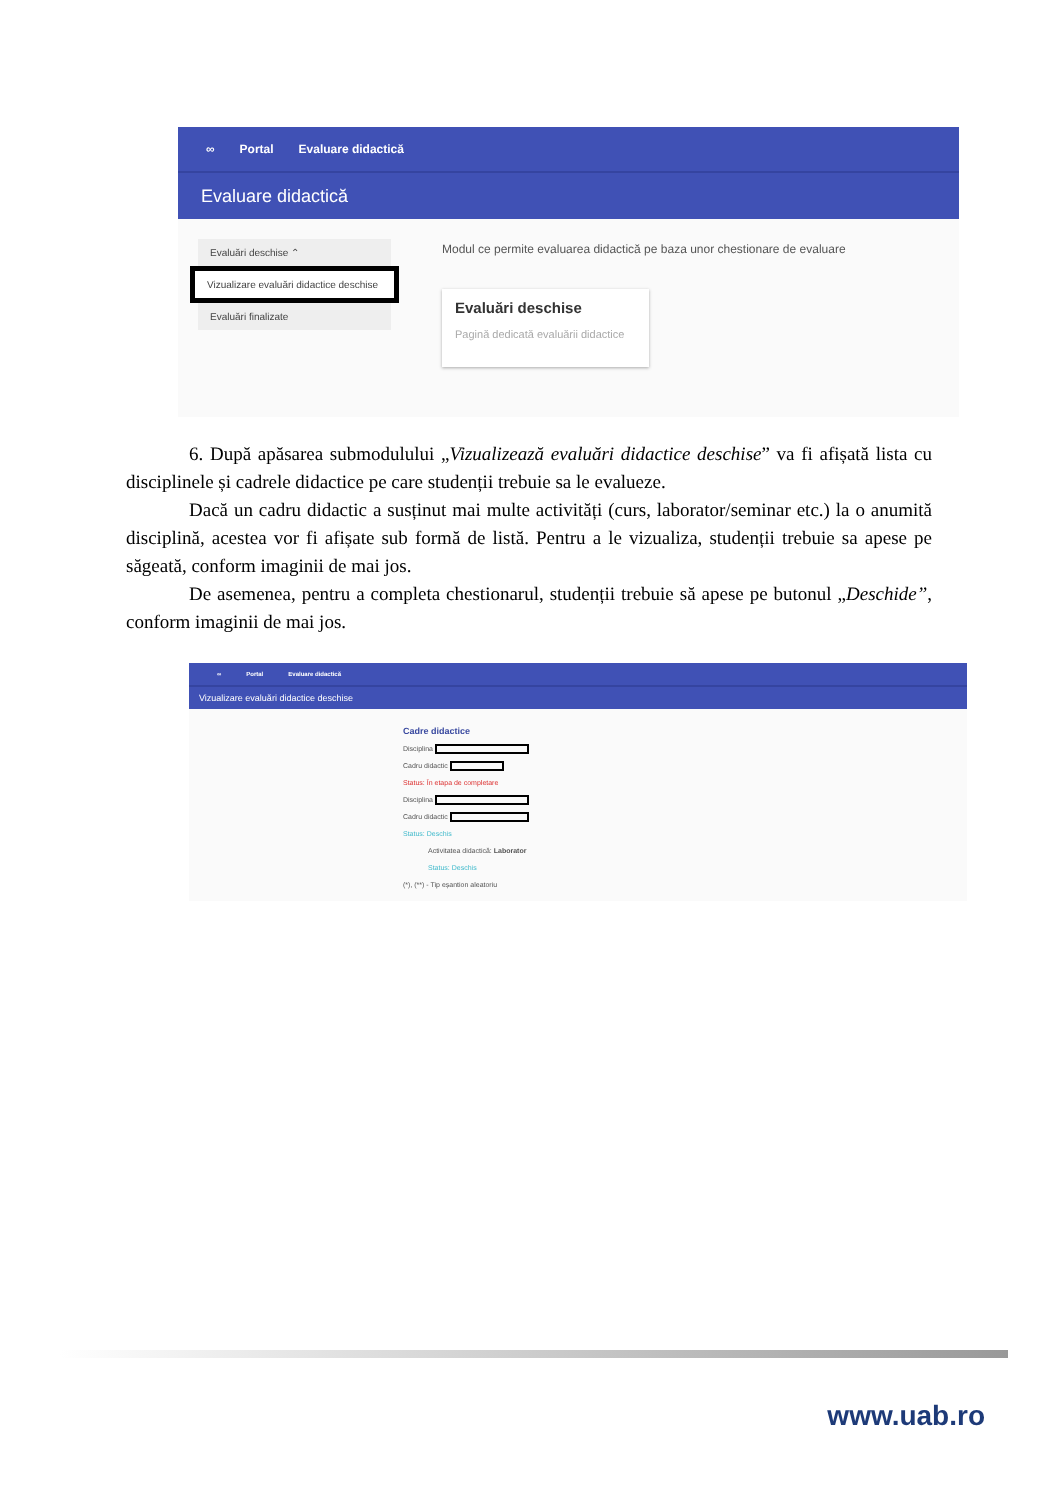∞ Portal Evaluare didactică
Evaluare didactică
Evaluări deschise ⌃
Vizualizare evaluări didactice deschise
Evaluări finalizate
Modul ce permite evaluarea didactică pe baza unor chestionare de evaluare
Evaluări deschise
Pagină dedicată evaluării didactice
6. După apăsarea submodulului „Vizualizează evaluări didactice deschise” va fi afișată lista cu disciplinele și cadrele didactice pe care studenții trebuie sa le evalueze.
Dacă un cadru didactic a susținut mai multe activități (curs, laborator/seminar etc.) la o anumită disciplină, acestea vor fi afișate sub formă de listă. Pentru a le vizualiza, studenții trebuie sa apese pe săgeată, conform imaginii de mai jos.
De asemenea, pentru a completa chestionarul, studenții trebuie să apese pe butonul „Deschide”, conform imaginii de mai jos.
∞ Portal Evaluare didactică
Vizualizare evaluări didactice deschise
Cadre didactice
Disciplina
Cadru didactic
Status: În etapa de completare
Disciplina
Cadru didactic
Status: Deschis
Activitatea didactică: Laborator
Status: Deschis
(*), (**) - Tip eșantion aleatoriu
www.uab.ro